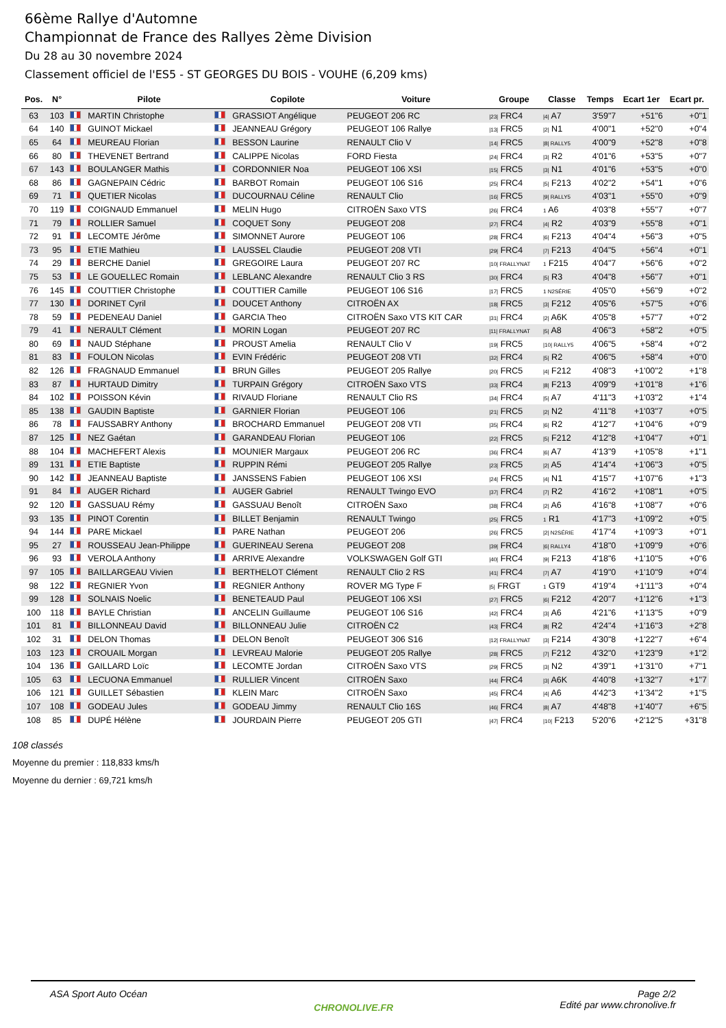66ème Rallye d'Automne
Championnat de France des Rallyes 2ème Division
Du 28 au 30 novembre 2024
Classement officiel de l'ES5 - ST GEORGES DU BOIS - VOUHE (6,209 kms)
| Pos. | N° | | Pilote | | Copilote | Voiture | Groupe | Classe | Temps | Ecart 1er | Ecart pr. |
| --- | --- | --- | --- | --- | --- | --- | --- | --- | --- | --- | --- |
| 63 | 103 | | MARTIN Christophe | | GRASSIOT Angélique | PEUGEOT 206 RC | /23/ FRC4 | /4/ A7 | 3'59"7 | +51"6 | +0"1 |
| 64 | 140 | | GUINOT Mickael | | JEANNEAU Grégory | PEUGEOT 106 Rallye | /13/ FRC5 | /2/ N1 | 4'00"1 | +52"0 | +0"4 |
| 65 | 64 | | MEUREAU Florian | | BESSON Laurine | RENAULT Clio V | /14/ FRC5 | /8/ RALLY5 | 4'00"9 | +52"8 | +0"8 |
| 66 | 80 | | THEVENET Bertrand | | CALIPPE Nicolas | FORD Fiesta | /24/ FRC4 | /3/ R2 | 4'01"6 | +53"5 | +0"7 |
| 67 | 143 | | BOULANGER Mathis | | CORDONNIER Noa | PEUGEOT 106 XSI | /15/ FRC5 | /3/ N1 | 4'01"6 | +53"5 | +0"0 |
| 68 | 86 | | GAGNEPAIN Cédric | | BARBOT Romain | PEUGEOT 106 S16 | /25/ FRC4 | /5/ F213 | 4'02"2 | +54"1 | +0"6 |
| 69 | 71 | | QUETIER Nicolas | | DUCOURNAU Céline | RENAULT Clio | /16/ FRC5 | /9/ RALLY5 | 4'03"1 | +55"0 | +0"9 |
| 70 | 119 | | COIGNAUD Emmanuel | | MELIN Hugo | CITROËN Saxo VTS | /26/ FRC4 | 1 A6 | 4'03"8 | +55"7 | +0"7 |
| 71 | 79 | | ROLLIER Samuel | | COQUET Sony | PEUGEOT 208 | /27/ FRC4 | /4/ R2 | 4'03"9 | +55"8 | +0"1 |
| 72 | 91 | | LECOMTE Jérôme | | SIMONNET Aurore | PEUGEOT 106 | /28/ FRC4 | /6/ F213 | 4'04"4 | +56"3 | +0"5 |
| 73 | 95 | | ETIE Mathieu | | LAUSSEL Claudie | PEUGEOT 208 VTI | /29/ FRC4 | /7/ F213 | 4'04"5 | +56"4 | +0"1 |
| 74 | 29 | | BERCHE Daniel | | GREGOIRE Laura | PEUGEOT 207 RC | /10/ FRALLYNAT | 1 F215 | 4'04"7 | +56"6 | +0"2 |
| 75 | 53 | | LE GOUELLEC Romain | | LEBLANC Alexandre | RENAULT Clio 3 RS | /30/ FRC4 | /5/ R3 | 4'04"8 | +56"7 | +0"1 |
| 76 | 145 | | COUTTIER Christophe | | COUTTIER Camille | PEUGEOT 106 S16 | /17/ FRC5 | 1 N2SÉRIE | 4'05"0 | +56"9 | +0"2 |
| 77 | 130 | | DORINET Cyril | | DOUCET Anthony | CITROËN AX | /18/ FRC5 | /3/ F212 | 4'05"6 | +57"5 | +0"6 |
| 78 | 59 | | PEDENEAU Daniel | | GARCIA Theo | CITROËN Saxo VTS KIT CAR | /31/ FRC4 | /2/ A6K | 4'05"8 | +57"7 | +0"2 |
| 79 | 41 | | NERAULT Clément | | MORIN Logan | PEUGEOT 207 RC | /11/ FRALLYNAT | /5/ A8 | 4'06"3 | +58"2 | +0"5 |
| 80 | 69 | | NAUD Stéphane | | PROUST Amelia | RENAULT Clio V | /19/ FRC5 | /10/ RALLY5 | 4'06"5 | +58"4 | +0"2 |
| 81 | 83 | | FOULON Nicolas | | EVIN Frédéric | PEUGEOT 208 VTI | /32/ FRC4 | /5/ R2 | 4'06"5 | +58"4 | +0"0 |
| 82 | 126 | | FRAGNAUD Emmanuel | | BRUN Gilles | PEUGEOT 205 Rallye | /20/ FRC5 | /4/ F212 | 4'08"3 | +1'00"2 | +1"8 |
| 83 | 87 | | HURTAUD Dimitry | | TURPAIN Grégory | CITROËN Saxo VTS | /33/ FRC4 | /8/ F213 | 4'09"9 | +1'01"8 | +1"6 |
| 84 | 102 | | POISSON Kévin | | RIVAUD Floriane | RENAULT Clio RS | /34/ FRC4 | /5/ A7 | 4'11"3 | +1'03"2 | +1"4 |
| 85 | 138 | | GAUDIN Baptiste | | GARNIER Florian | PEUGEOT 106 | /21/ FRC5 | /2/ N2 | 4'11"8 | +1'03"7 | +0"5 |
| 86 | 78 | | FAUSSABRY Anthony | | BROCHARD Emmanuel | PEUGEOT 208 VTI | /35/ FRC4 | /6/ R2 | 4'12"7 | +1'04"6 | +0"9 |
| 87 | 125 | | NEZ Gaétan | | GARANDEAU Florian | PEUGEOT 106 | /22/ FRC5 | /5/ F212 | 4'12"8 | +1'04"7 | +0"1 |
| 88 | 104 | | MACHEFERT Alexis | | MOUNIER Margaux | PEUGEOT 206 RC | /36/ FRC4 | /6/ A7 | 4'13"9 | +1'05"8 | +1"1 |
| 89 | 131 | | ETIE Baptiste | | RUPPIN Rémi | PEUGEOT 205 Rallye | /23/ FRC5 | /2/ A5 | 4'14"4 | +1'06"3 | +0"5 |
| 90 | 142 | | JEANNEAU Baptiste | | JANSSENS Fabien | PEUGEOT 106 XSI | /24/ FRC5 | /4/ N1 | 4'15"7 | +1'07"6 | +1"3 |
| 91 | 84 | | AUGER Richard | | AUGER Gabriel | RENAULT Twingo EVO | /37/ FRC4 | /7/ R2 | 4'16"2 | +1'08"1 | +0"5 |
| 92 | 120 | | GASSUAU Rémy | | GASSUAU Benoît | CITROËN Saxo | /38/ FRC4 | /2/ A6 | 4'16"8 | +1'08"7 | +0"6 |
| 93 | 135 | | PINOT Corentin | | BILLET Benjamin | RENAULT Twingo | /25/ FRC5 | 1 R1 | 4'17"3 | +1'09"2 | +0"5 |
| 94 | 144 | | PARE Mickael | | PARE Nathan | PEUGEOT 206 | /26/ FRC5 | /2/ N2SÉRIE | 4'17"4 | +1'09"3 | +0"1 |
| 95 | 27 | | ROUSSEAU Jean-Philippe | | GUERINEAU Serena | PEUGEOT 208 | /39/ FRC4 | /6/ RALLY4 | 4'18"0 | +1'09"9 | +0"6 |
| 96 | 93 | | VEROLA Anthony | | ARRIVE Alexandre | VOLKSWAGEN Golf GTI | /40/ FRC4 | /9/ F213 | 4'18"6 | +1'10"5 | +0"6 |
| 97 | 105 | | BAILLARGEAU Vivien | | BERTHELOT Clément | RENAULT Clio 2 RS | /41/ FRC4 | /7/ A7 | 4'19"0 | +1'10"9 | +0"4 |
| 98 | 122 | | REGNIER Yvon | | REGNIER Anthony | ROVER MG Type F | /5/ FRGT | 1 GT9 | 4'19"4 | +1'11"3 | +0"4 |
| 99 | 128 | | SOLNAIS Noelic | | BENETEAUD Paul | PEUGEOT 106 XSI | /27/ FRC5 | /6/ F212 | 4'20"7 | +1'12"6 | +1"3 |
| 100 | 118 | | BAYLE Christian | | ANCELIN Guillaume | PEUGEOT 106 S16 | /42/ FRC4 | /3/ A6 | 4'21"6 | +1'13"5 | +0"9 |
| 101 | 81 | | BILLONNEAU David | | BILLONNEAU Julie | CITROËN C2 | /43/ FRC4 | /8/ R2 | 4'24"4 | +1'16"3 | +2"8 |
| 102 | 31 | | DELON Thomas | | DELON Benoît | PEUGEOT 306 S16 | /12/ FRALLYNAT | /3/ F214 | 4'30"8 | +1'22"7 | +6"4 |
| 103 | 123 | | CROUAIL Morgan | | LEVREAU Malorie | PEUGEOT 205 Rallye | /28/ FRC5 | /7/ F212 | 4'32"0 | +1'23"9 | +1"2 |
| 104 | 136 | | GAILLARD Loïc | | LECOMTE Jordan | CITROËN Saxo VTS | /29/ FRC5 | /3/ N2 | 4'39"1 | +1'31"0 | +7"1 |
| 105 | 63 | | LECUONA Emmanuel | | RULLIER Vincent | CITROËN Saxo | /44/ FRC4 | /3/ A6K | 4'40"8 | +1'32"7 | +1"7 |
| 106 | 121 | | GUILLET Sébastien | | KLEIN Marc | CITROËN Saxo | /45/ FRC4 | /4/ A6 | 4'42"3 | +1'34"2 | +1"5 |
| 107 | 108 | | GODEAU Jules | | GODEAU Jimmy | RENAULT Clio 16S | /46/ FRC4 | /8/ A7 | 4'48"8 | +1'40"7 | +6"5 |
| 108 | 85 | | DUPÉ Hélène | | JOURDAIN Pierre | PEUGEOT 205 GTI | /47/ FRC4 | /10/ F213 | 5'20"6 | +2'12"5 | +31"8 |
108 classés
Moyenne du premier : 118,833 kms/h
Moyenne du dernier : 69,721 kms/h
ASA Sport Auto Océan
CHRONOLIVE.FR
Page 2/2
Edité par www.chronolive.fr